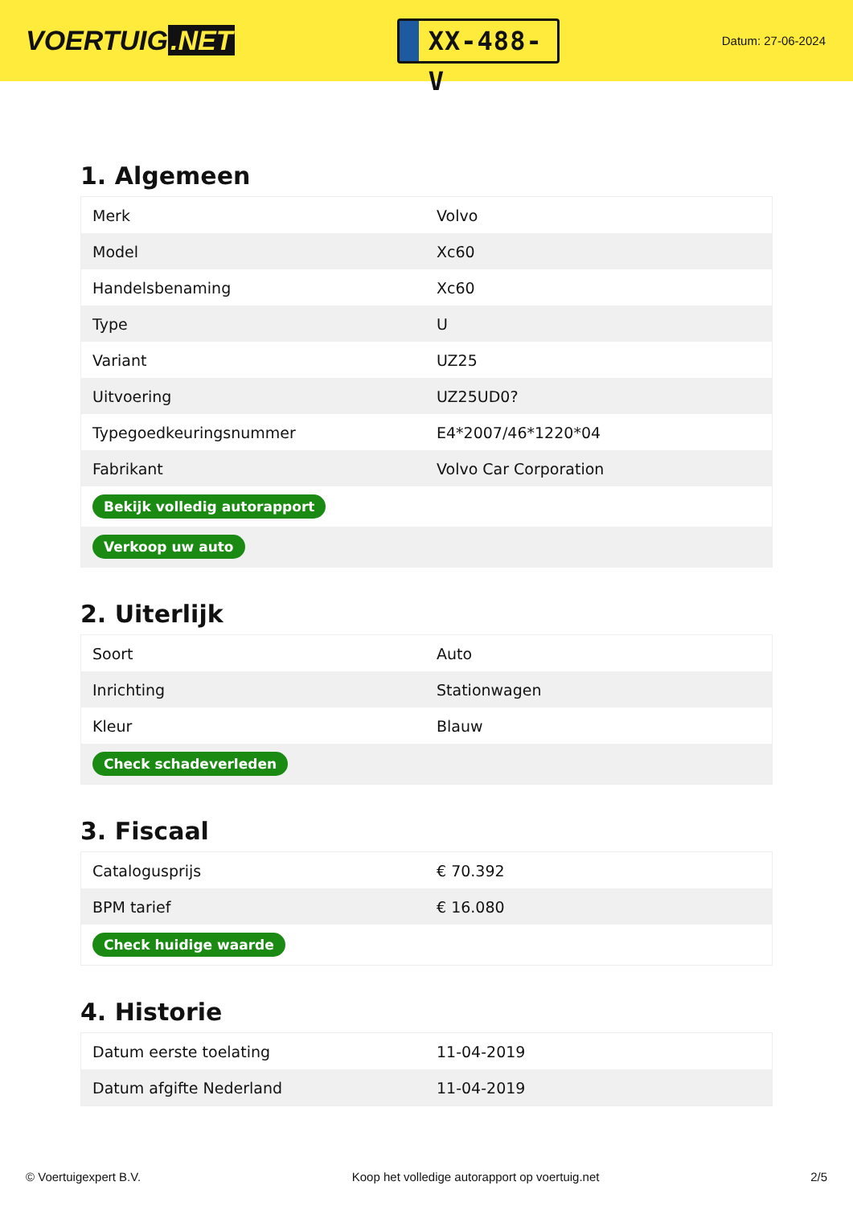VOERTUIG.NET
XX-488-V
Datum: 27-06-2024
1. Algemeen
| Merk | Volvo |
| Model | Xc60 |
| Handelsbenaming | Xc60 |
| Type | U |
| Variant | UZ25 |
| Uitvoering | UZ25UD0? |
| Typegoedkeuringsnummer | E4*2007/46*1220*04 |
| Fabrikant | Volvo Car Corporation |
| Bekijk volledig autorapport | |
| Verkoop uw auto | |
2. Uiterlijk
| Soort | Auto |
| Inrichting | Stationwagen |
| Kleur | Blauw |
| Check schadeverleden | |
3. Fiscaal
| Catalogusprijs | € 70.392 |
| BPM tarief | € 16.080 |
| Check huidige waarde | |
4. Historie
| Datum eerste toelating | 11-04-2019 |
| Datum afgifte Nederland | 11-04-2019 |
© Voertuigexpert B.V. Koop het volledige autorapport op voertuig.net 2/5